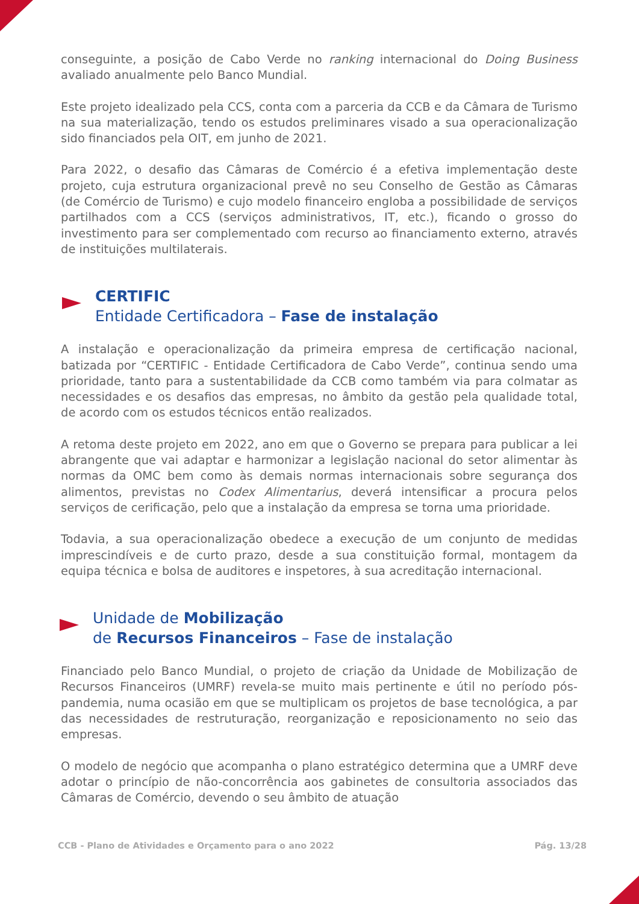conseguinte, a posição de Cabo Verde no ranking internacional do Doing Business avaliado anualmente pelo Banco Mundial.
Este projeto idealizado pela CCS, conta com a parceria da CCB e da Câmara de Turismo na sua materialização, tendo os estudos preliminares visado a sua operacionalização sido financiados pela OIT, em junho de 2021.
Para 2022, o desafio das Câmaras de Comércio é a efetiva implementação deste projeto, cuja estrutura organizacional prevê no seu Conselho de Gestão as Câmaras (de Comércio de Turismo) e cujo modelo financeiro engloba a possibilidade de serviços partilhados com a CCS (serviços administrativos, IT, etc.), ficando o grosso do investimento para ser complementado com recurso ao financiamento externo, através de instituições multilaterais.
CERTIFIC
Entidade Certificadora – Fase de instalação
A instalação e operacionalização da primeira empresa de certificação nacional, batizada por “CERTIFIC - Entidade Certificadora de Cabo Verde”, continua sendo uma prioridade, tanto para a sustentabilidade da CCB como também via para colmatar as necessidades e os desafios das empresas, no âmbito da gestão pela qualidade total, de acordo com os estudos técnicos então realizados.
A retoma deste projeto em 2022, ano em que o Governo se prepara para publicar a lei abrangente que vai adaptar e harmonizar a legislação nacional do setor alimentar às normas da OMC bem como às demais normas internacionais sobre segurança dos alimentos, previstas no Codex Alimentarius, deverá intensificar a procura pelos serviços de cerificação, pelo que a instalação da empresa se torna uma prioridade.
Todavia, a sua operacionalização obedece a execução de um conjunto de medidas imprescindíveis e de curto prazo, desde a sua constituição formal, montagem da equipa técnica e bolsa de auditores e inspetores, à sua acreditação internacional.
Unidade de Mobilização
de Recursos Financeiros – Fase de instalação
Financiado pelo Banco Mundial, o projeto de criação da Unidade de Mobilização de Recursos Financeiros (UMRF) revela-se muito mais pertinente e útil no período pós-pandemia, numa ocasião em que se multiplicam os projetos de base tecnológica, a par das necessidades de restruturação, reorganização e reposicionamento no seio das empresas.
O modelo de negócio que acompanha o plano estratégico determina que a UMRF deve adotar o princípio de não-concorrência aos gabinetes de consultoria associados das Câmaras de Comércio, devendo o seu âmbito de atuação
CCB - Plano de Atividades e Orçamento para o ano 2022 Pág. 13/28